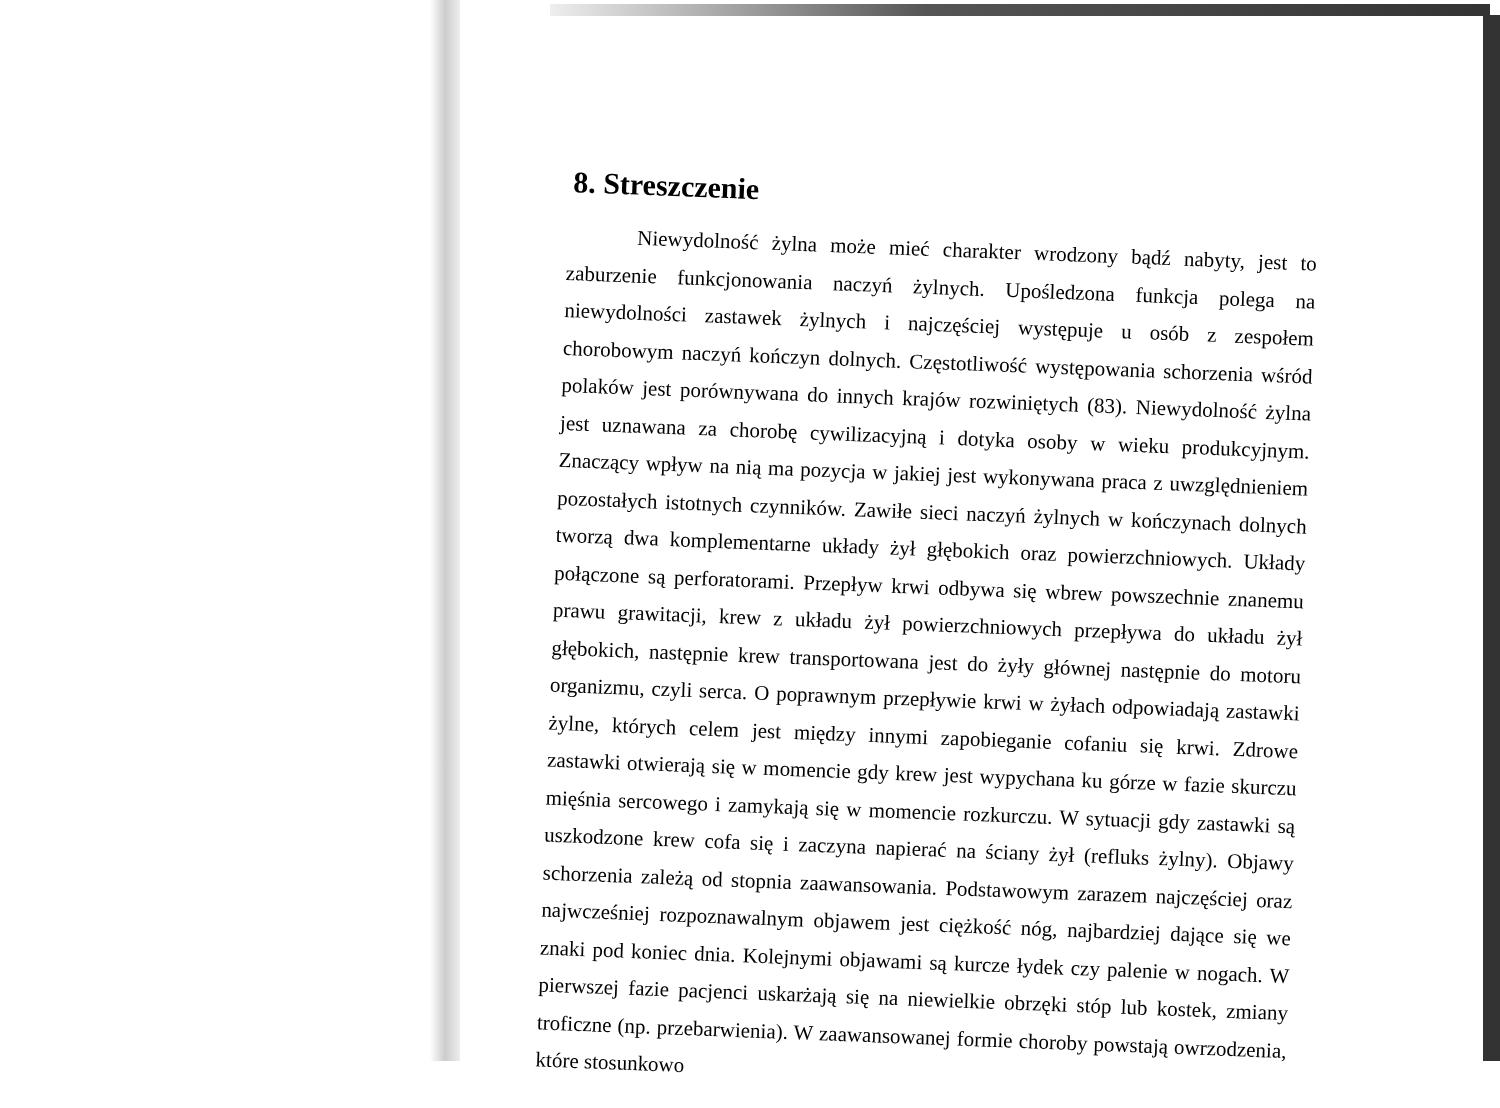8. Streszczenie
Niewydolność żylna może mieć charakter wrodzony bądź nabyty, jest to zaburzenie funkcjonowania naczyń żylnych. Upośledzona funkcja polega na niewydolności zastawek żylnych i najczęściej występuje u osób z zespołem chorobowym naczyń kończyn dolnych. Częstotliwość występowania schorzenia wśród polaków jest porównywana do innych krajów rozwiniętych (83). Niewydolność żylna jest uznawana za chorobę cywilizacyjną i dotyka osoby w wieku produkcyjnym. Znaczący wpływ na nią ma pozycja w jakiej jest wykonywana praca z uwzględnieniem pozostałych istotnych czynników. Zawiłe sieci naczyń żylnych w kończynach dolnych tworzą dwa komplementarne układy żył głębokich oraz powierzchniowych. Układy połączone są perforatorami. Przepływ krwi odbywa się wbrew powszechnie znanemu prawu grawitacji, krew z układu żył powierzchniowych przepływa do układu żył głębokich, następnie krew transportowana jest do żyły głównej następnie do motoru organizmu, czyli serca. O poprawnym przepływie krwi w żyłach odpowiadają zastawki żylne, których celem jest między innymi zapobieganie cofaniu się krwi. Zdrowe zastawki otwierają się w momencie gdy krew jest wypychana ku górze w fazie skurczu mięśnia sercowego i zamykają się w momencie rozkurczu. W sytuacji gdy zastawki są uszkodzone krew cofa się i zaczyna napierać na ściany żył (refluks żylny). Objawy schorzenia zależą od stopnia zaawansowania. Podstawowym zarazem najczęściej oraz najwcześniej rozpoznawalnym objawem jest ciężkość nóg, najbardziej dające się we znaki pod koniec dnia. Kolejnymi objawami są kurcze łydek czy palenie w nogach. W pierwszej fazie pacjenci uskarżają się na niewielkie obrzęki stóp lub kostek, zmiany troficzne (np. przebarwienia). W zaawansowanej formie choroby powstają owrzodzenia, które stosunkowo